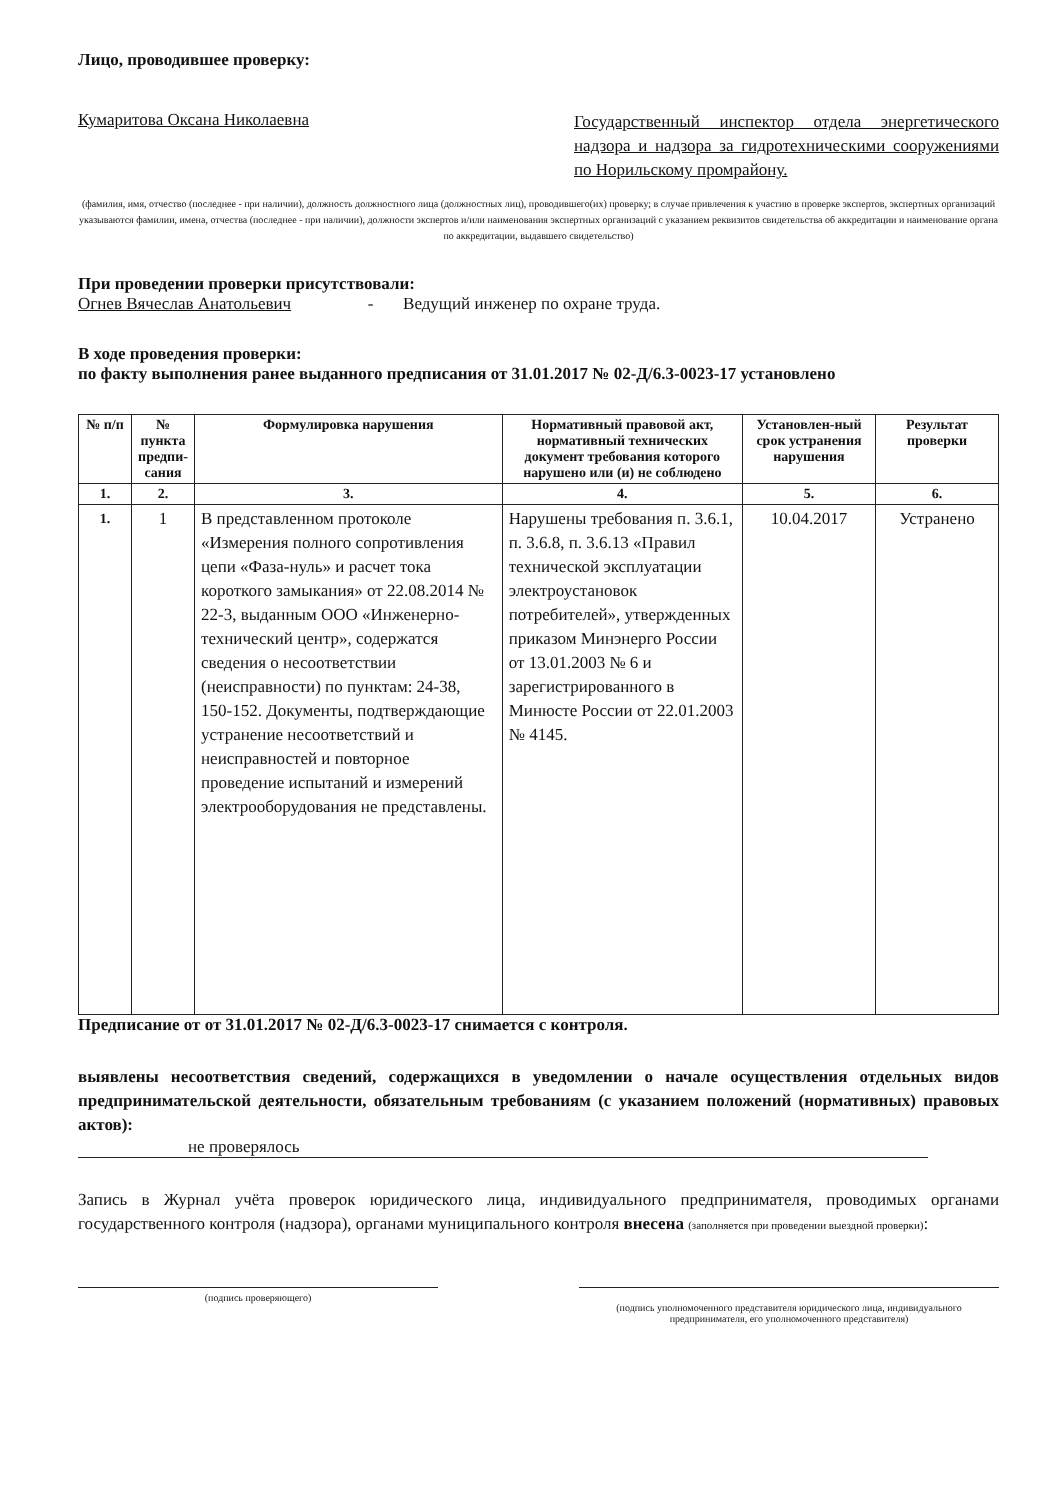Лицо, проводившее проверку:
Кумаритова Оксана Николаевна Государственный инспектор отдела энергетического надзора и надзора за гидротехническими сооружениями по Норильскому промрайону.
(фамилия, имя, отчество (последнее - при наличии), должность должностного лица (должностных лиц), проводившего(их) проверку; в случае привлечения к участию в проверке экспертов, экспертных организаций указываются фамилии, имена, отчества (последнее - при наличии), должности экспертов и/или наименования экспертных организаций с указанием реквизитов свидетельства об аккредитации и наименование органа по аккредитации, выдавшего свидетельство)
При проведении проверки присутствовали:
Огнев Вячеслав Анатольевич - Ведущий инженер по охране труда.
В ходе проведения проверки:
по факту выполнения ранее выданного предписания от 31.01.2017 № 02-Д/6.3-0023-17 установлено
| № п/п | № пункта предпи-сания | Формулировка нарушения | Нормативный правовой акт, нормативный технических документ требования которого нарушено или (и) не соблюдено | Установлен-ный срок устранения нарушения | Результат проверки |
| --- | --- | --- | --- | --- | --- |
| 1. | 2. | 3. | 4. | 5. | 6. |
| 1. | 1 | В представленном протоколе «Измерения полного сопротивления цепи «Фаза-нуль» и расчет тока короткого замыкания» от 22.08.2014 № 22-3, выданным ООО «Инженерно-технический центр», содержатся сведения о несоответствии (неисправности) по пунктам: 24-38, 150-152. Документы, подтверждающие устранение несоответствий и неисправностей и повторное проведение испытаний и измерений электрооборудования не представлены. | Нарушены требования п. 3.6.1, п. 3.6.8, п. 3.6.13 «Правил технической эксплуатации электроустановок потребителей», утвержденных приказом Минэнерго России от 13.01.2003 № 6 и зарегистрированного в Минюсте России от 22.01.2003 № 4145. | 10.04.2017 | Устранено |
Предписание от от 31.01.2017 № 02-Д/6.3-0023-17 снимается с контроля.
выявлены несоответствия сведений, содержащихся в уведомлении о начале осуществления отдельных видов предпринимательской деятельности, обязательным требованиям (с указанием положений (нормативных) правовых актов):
не проверялось
Запись в Журнал учёта проверок юридического лица, индивидуального предпринимателя, проводимых органами государственного контроля (надзора), органами муниципального контроля внесена (заполняется при проведении выездной проверки):
(подпись проверяющего)
(подпись уполномоченного представителя юридического лица, индивидуального предпринимателя, его уполномоченного представителя)